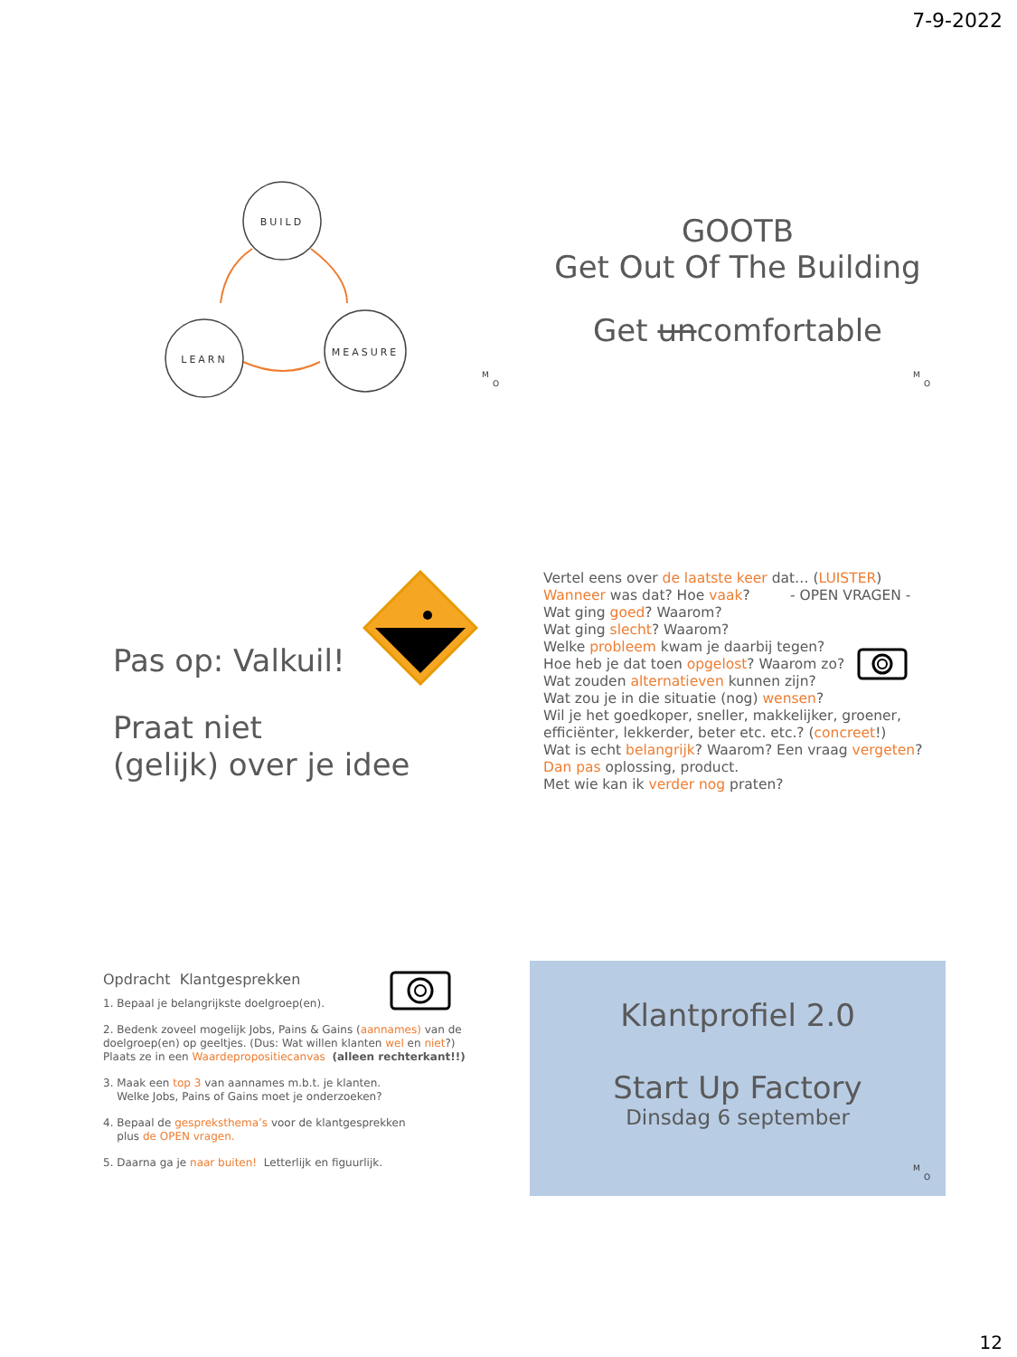7-9-2022
BUILD
LEARN
MEASURE
M
O
GOOTB
Get Out Of The Building
Get uncomfortable
M
O
Pas op: Valkuil!
Praat niet
(gelijk) over je idee
Vertel eens over de laatste keer dat… (LUISTER)
Wanneer was dat? Hoe vaak? - OPEN VRAGEN -
Wat ging goed? Waarom?
Wat ging slecht? Waarom?
Welke probleem kwam je daarbij tegen?
Hoe heb je dat toen opgelost? Waarom zo?
Wat zouden alternatieven kunnen zijn?
Wat zou je in die situatie (nog) wensen?
Wil je het goedkoper, sneller, makkelijker, groener,
efficiënter, lekkerder, beter etc. etc.? (concreet!)
Wat is echt belangrijk? Waarom? Een vraag vergeten?
Dan pas oplossing, product.
Met wie kan ik verder nog praten?
Opdracht Klantgesprekken
1. Bepaal je belangrijkste doelgroep(en).
2. Bedenk zoveel mogelijk Jobs, Pains & Gains (aannames) van de doelgroep(en) op geeltjes. (Dus: Wat willen klanten wel en niet?)
Plaats ze in een Waardepropositiecanvas (alleen rechterkant!!)
3. Maak een top 3 van aannames m.b.t. je klanten.
Welke Jobs, Pains of Gains moet je onderzoeken?
4. Bepaal de gespreksthema’s voor de klantgesprekken
plus de OPEN vragen.
5. Daarna ga je naar buiten! Letterlijk en figuurlijk.
Klantprofiel 2.0
Start Up Factory
Dinsdag 6 september
M
O
12